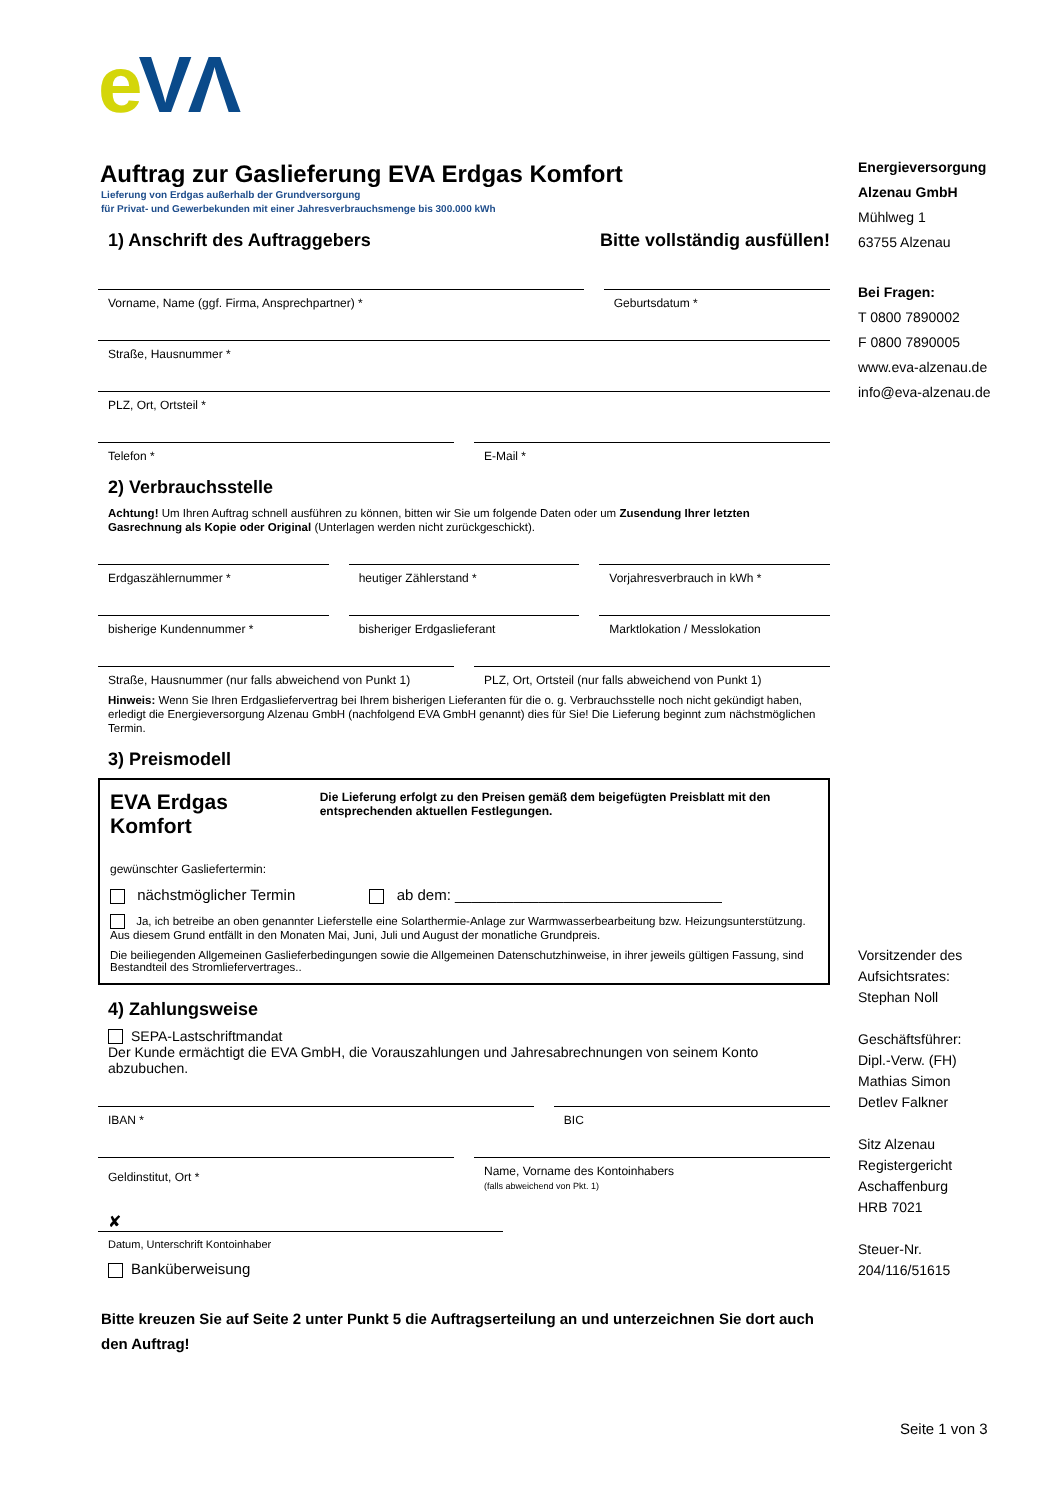eVΛ
Auftrag zur Gaslieferung EVA Erdgas Komfort
Lieferung von Erdgas außerhalb der Grundversorgung
für Privat- und Gewerbekunden mit einer Jahresverbrauchsmenge bis 300.000 kWh
1) Anschrift des Auftraggebers Bitte vollständig ausfüllen!
Vorname, Name (ggf. Firma, Ansprechpartner) *
Geburtsdatum *
Straße, Hausnummer *
PLZ, Ort, Ortsteil *
Telefon * E-Mail *
2) Verbrauchsstelle
Achtung! Um Ihren Auftrag schnell ausführen zu können, bitten wir Sie um folgende Daten oder um Zusendung Ihrer letzten Gasrechnung als Kopie oder Original (Unterlagen werden nicht zurückgeschickt).
Erdgaszählernummer * heutiger Zählerstand * Vorjahresverbrauch in kWh *
bisherige Kundennummer * bisheriger Erdgaslieferant Marktlokation / Messlokation
Straße, Hausnummer (nur falls abweichend von Punkt 1)
PLZ, Ort, Ortsteil (nur falls abweichend von Punkt 1)
Hinweis: Wenn Sie Ihren Erdgasliefervertrag bei Ihrem bisherigen Lieferanten für die o. g. Verbrauchsstelle noch nicht gekündigt haben, erledigt die Energieversorgung Alzenau GmbH (nachfolgend EVA GmbH genannt) dies für Sie! Die Lieferung beginnt zum nächstmöglichen Termin.
3) Preismodell
EVA Erdgas Komfort
Die Lieferung erfolgt zu den Preisen gemäß dem beigefügten Preisblatt mit den entsprechenden aktuellen Festlegungen.
gewünschter Gasliefertermin:
nächstmöglicher Termin ab dem: ________________________________
Ja, ich betreibe an oben genannter Lieferstelle eine Solarthermie-Anlage zur Warmwasserbearbeitung bzw. Heizungsunterstützung. Aus diesem Grund entfällt in den Monaten Mai, Juni, Juli und August der monatliche Grundpreis.
Die beiliegenden Allgemeinen Gaslieferbedingungen sowie die Allgemeinen Datenschutzhinweise, in ihrer jeweils gültigen Fassung, sind Bestandteil des Stromliefervertrages..
4) Zahlungsweise
SEPA-Lastschriftmandat
Der Kunde ermächtigt die EVA GmbH, die Vorauszahlungen und Jahresabrechnungen von seinem Konto abzubuchen.
IBAN * BIC
Geldinstitut, Ort *
Name, Vorname des Kontoinhabers
(falls abweichend von Pkt. 1)
✘
Datum, Unterschrift Kontoinhaber
Banküberweisung
Bitte kreuzen Sie auf Seite 2 unter Punkt 5 die Auftragserteilung an und unterzeichnen Sie dort auch den Auftrag!
Energieversorgung
Alzenau GmbH
Mühlweg 1
63755 Alzenau
Bei Fragen:
T 0800 7890002
F 0800 7890005
www.eva-alzenau.de
info@eva-alzenau.de
Vorsitzender des
Aufsichtsrates:
Stephan Noll
Geschäftsführer:
Dipl.-Verw. (FH)
Mathias Simon
Detlev Falkner
Sitz Alzenau
Registergericht
Aschaffenburg
HRB 7021
Steuer-Nr.
204/116/51615
Seite 1 von 3